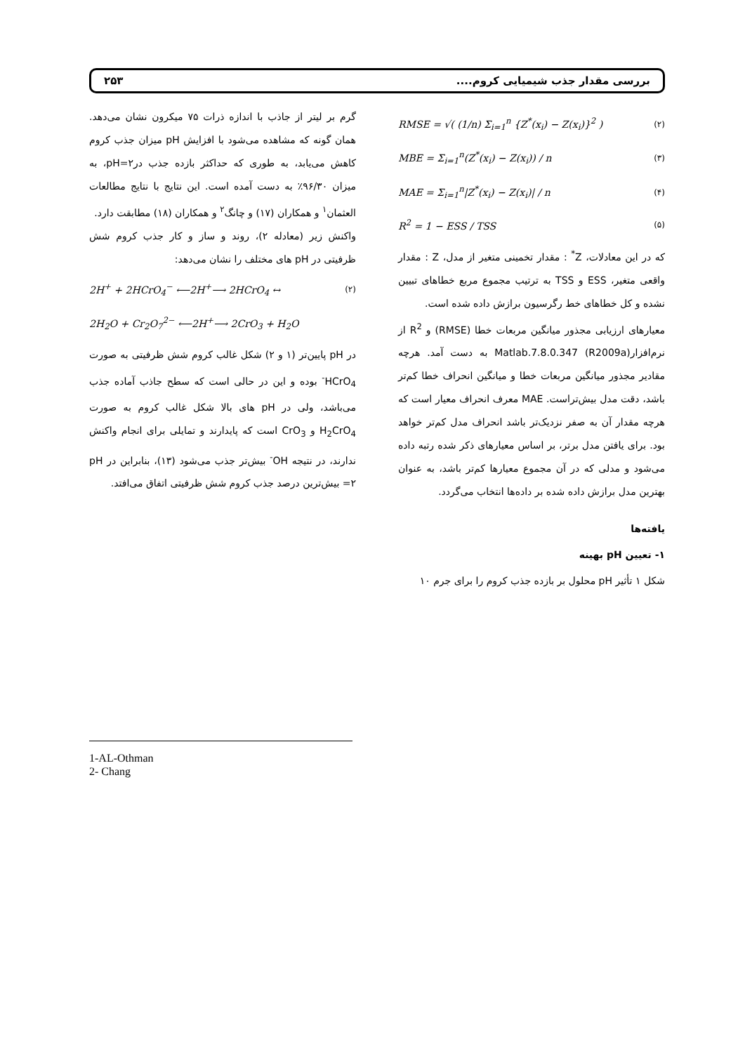بررسی مقدار جذب شیمیایی کروم.... ۲۵۳
RMSE = √( (1/n) Σ<sub>i=1</sub><sup>n</sup> {Z<sup>*</sup>(x<sub>i</sub>) − Z(x<sub>i</sub>)}<sup>2</sup> ) (۲)
MBE = Σ<sub>i=1</sub><sup>n</sup>(Z<sup>*</sup>(x<sub>i</sub>) − Z(x<sub>i</sub>)) / n (۳)
MAE = Σ<sub>i=1</sub><sup>n</sup>|Z<sup>*</sup>(x<sub>i</sub>) − Z(x<sub>i</sub>)| / n (۴)
R<sup>2</sup> = 1 − ESS / TSS (۵)
که در این معادلات، Z<sup>*</sup> : مقدار تخمینی متغیر از مدل، Z : مقدار واقعی متغیر، ESS و TSS به ترتیب مجموع مربع خطاهای تبیین نشده و کل خطاهای خط رگرسیون برازش داده شده است.
معیارهای ارزیابی مجذور میانگین مربعات خطا (RMSE) و R<sup>2</sup> از نرم‌افزار(Matlab.7.8.0.347 (R2009a به دست آمد. هرچه مقادیر مجذور میانگین مربعات خطا و میانگین انحراف خطا کم‌تر باشد، دقت مدل بیش‌تراست. MAE معرف انحراف معیار است که هرچه مقدار آن به صفر نزدیک‌تر باشد انحراف مدل کم‌تر خواهد بود. برای یافتن مدل برتر، بر اساس معیارهای ذکر شده رتبه داده می‌شود و مدلی که در آن مجموع معیارها کم‌تر باشد، به عنوان بهترین مدل برازش داده شده بر داده‌ها انتخاب می‌گردد.
یافته‌ها
۱- تعیین pH بهینه
شکل ۱ تأثیر pH محلول بر بازده جذب کروم را برای جرم ۱۰
گرم بر لیتر از جاذب با اندازه ذرات ۷۵ میکرون نشان می‌دهد. همان گونه که مشاهده می‌شود با افزایش pH میزان جذب کروم کاهش می‌یابد، به طوری که حداکثر بازده جذب درpH=۲، به میزان ۹۶/۳۰٪ به دست آمده است. این نتایج با نتایج مطالعات العثمان<sup>۱</sup> و همکاران (۱۷) و چانگ<sup>۲</sup> و همکاران (۱۸) مطابقت دارد.
واکنش زیر (معادله ۲)، روند و ساز و کار جذب کروم شش ظرفیتی در pH های مختلف را نشان می‌دهد:
2H<sup>+</sup> + 2HCrO<sub>4</sub><sup>−</sup> ⟵2H<sup>+</sup>⟶ 2HCrO<sub>4</sub> ↔ (۲)
2H<sub>2</sub>O + Cr<sub>2</sub>O<sub>7</sub><sup>2−</sup> ⟵2H<sup>+</sup>⟶ 2CrO<sub>3</sub> + H<sub>2</sub>O
در pH پایین‌تر (۱ و ۲) شکل غالب کروم شش ظرفیتی به صورت HCrO<sub>4</sub><sup>-</sup> بوده و این در حالی است که سطح جاذب آماده جذب می‌باشد، ولی در pH های بالا شکل غالب کروم به صورت H<sub>2</sub>CrO<sub>4</sub> و CrO<sub>3</sub> است که پایدارند و تمایلی برای انجام واکنش ندارند، در نتیجه OH<sup>-</sup> بیش‌تر جذب می‌شود (۱۳)، بنابراین در pH =۲ بیش‌ترین درصد جذب کروم شش ظرفیتی اتفاق می‌افتد.
1-AL-Othman
2- Chang